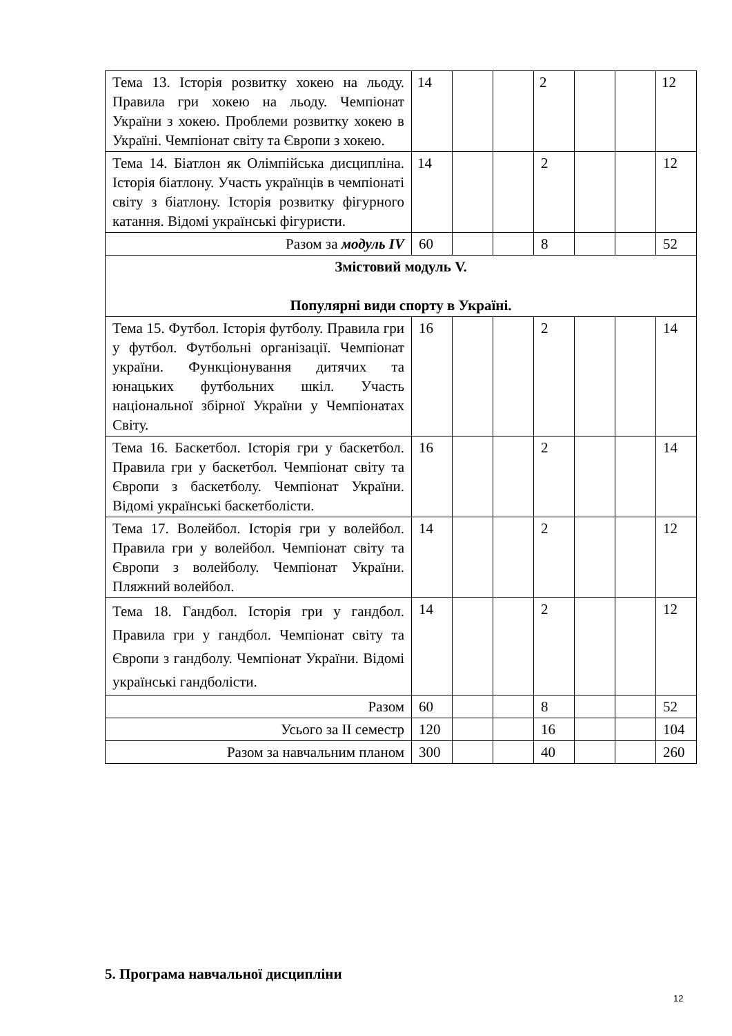| Тема 13. Історія розвитку хокею на льоду. Правила гри хокею на льоду. Чемпіонат України з хокею. Проблеми розвитку хокею в Україні. Чемпіонат світу та Європи з хокею. | 14 | | | 2 | | | 12 |
| Тема 14. Біатлон як Олімпійська дисципліна. Історія біатлону. Участь українців в чемпіонаті світу з біатлону. Історія розвитку фігурного катання. Відомі українські фігуристи. | 14 | | | 2 | | | 12 |
| Разом за модуль IV | 60 | | | 8 | | | 52 |
| Змістовий модуль V. Популярні види спорту в Україні. | | | | | | | |
| Тема 15. Футбол. Історія футболу. Правила гри у футбол. Футбольні організації. Чемпіонат україни. Функціонування дитячих та юнацьких футбольних шкіл. Участь національної збірної України у Чемпіонатах Світу. | 16 | | | 2 | | | 14 |
| Тема 16. Баскетбол. Історія гри у баскетбол. Правила гри у баскетбол. Чемпіонат світу та Європи з баскетболу. Чемпіонат України. Відомі українські баскетболісти. | 16 | | | 2 | | | 14 |
| Тема 17. Волейбол. Історія гри у волейбол. Правила гри у волейбол. Чемпіонат світу та Європи з волейболу. Чемпіонат України. Пляжний волейбол. | 14 | | | 2 | | | 12 |
| Тема 18. Гандбол. Історія гри у гандбол. Правила гри у гандбол. Чемпіонат світу та Європи з гандболу. Чемпіонат України. Відомі українські гандболісти. | 14 | | | 2 | | | 12 |
| Разом | 60 | | | 8 | | | 52 |
| Усього за ІІ семестр | 120 | | | 16 | | | 104 |
| Разом за навчальним планом | 300 | | | 40 | | | 260 |
5. Програма навчальної дисципліни
12